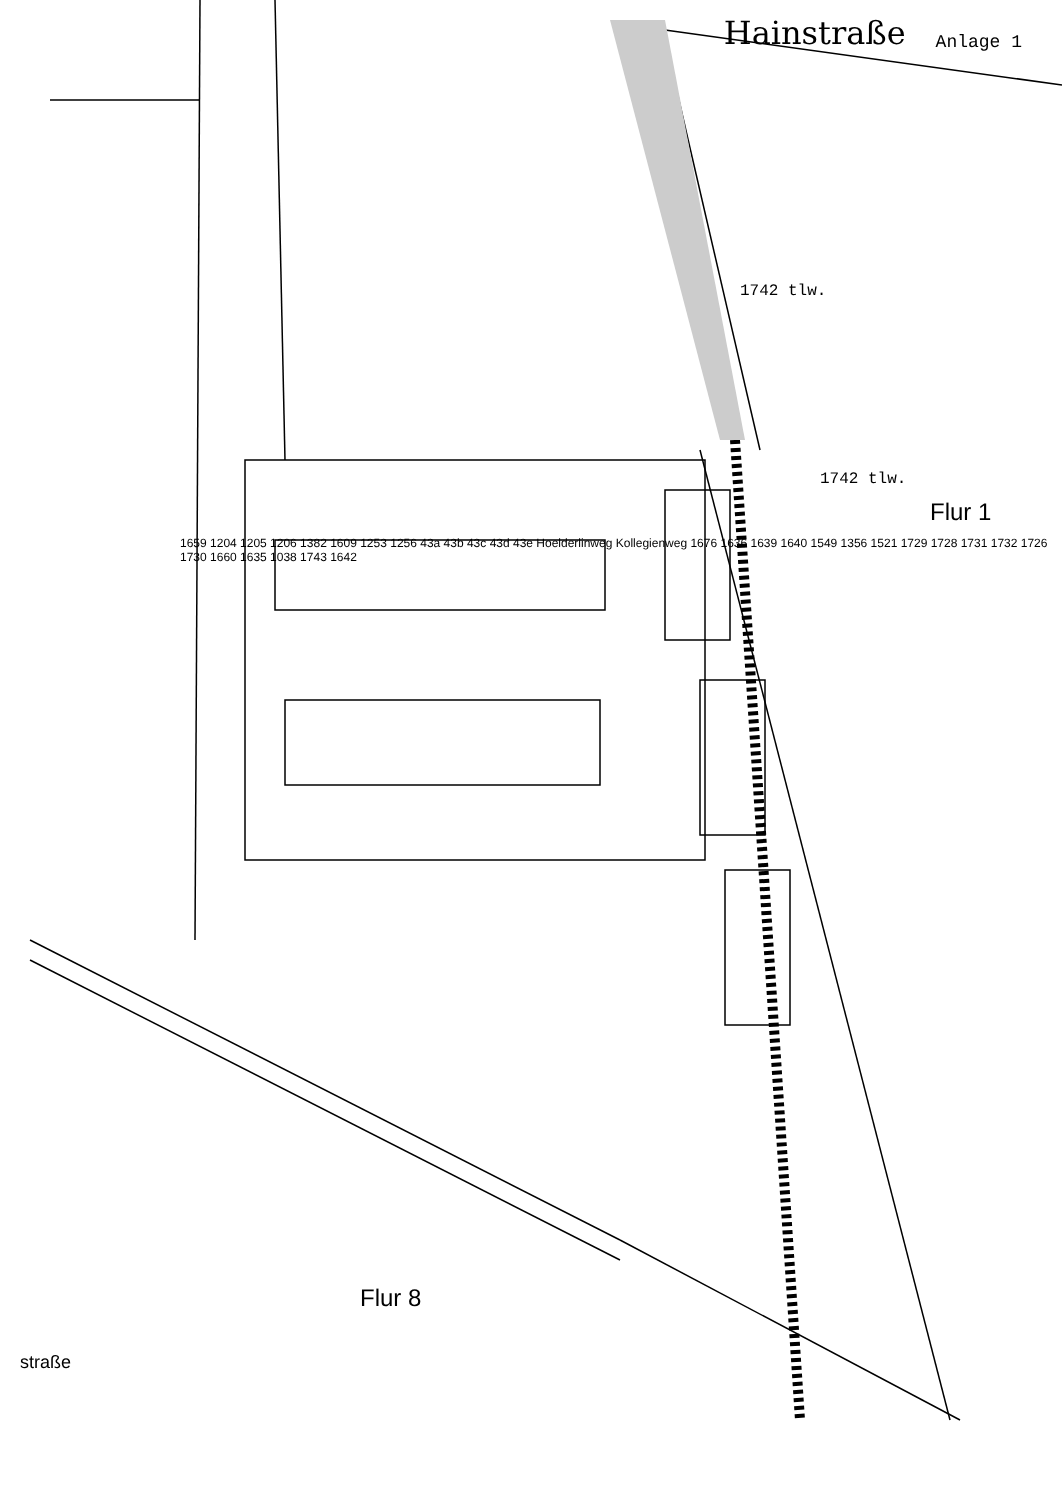Hainstraße Anlage 1
1742 tlw.
1742 tlw.
Flur 1
1659 1204 1205 1206 1382 1609 1253 1256 43a 43b 43c 43d 43e Hoelderlinweg Kollegienweg 1676 1636 1639 1640 1549 1356 1521 1729 1728 1731 1732 1726 1730 1660 1635 1038 1743 1642
Flur 8
straße